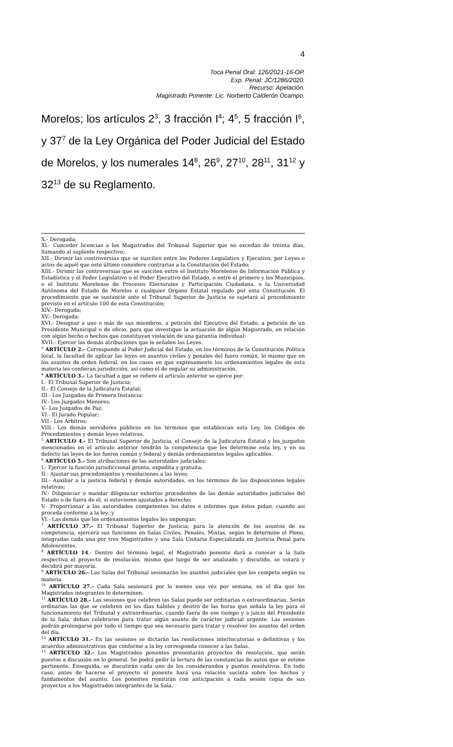4
Toca Penal Oral: 126/2021-16-OP.
Exp. Penal: JC/1286/2020.
Recurso: Apelación.
Magistrado Ponente: Lic. Norberto Calderón Ocampo.
Morelos; los artículos 2<sup>3</sup>, 3 fracción I<sup>4</sup>; 4<sup>5</sup>, 5 fracción I<sup>6</sup>, y 37<sup>7</sup> de la Ley Orgánica del Poder Judicial del Estado de Morelos, y los numerales 14<sup>8</sup>, 26<sup>9</sup>, 27<sup>10</sup>, 28<sup>11</sup>, 31<sup>12</sup> y 32<sup>13</sup> de su Reglamento.
X.- Derogada;
XI.- Conceder licencias a los Magistrados del Tribunal Superior que no excedan de treinta días, llamando al suplente respectivo;
XII.- Dirimir las controversias que se susciten entre los Poderes Legislativo y Ejecutivo, por Leyes o actos de aquél que este último considere contrarias a la Constitución del Estado;
XIII.- Dirimir las controversias que se susciten entre el Instituto Morelense de Información Pública y Estadística y el Poder Legislativo o el Poder Ejecutivo del Estado, o entre el primero y los Municipios, o el Instituto Morelense de Procesos Electorales y Participación Ciudadana, o la Universidad Autónoma del Estado de Morelos o cualquier Órgano Estatal regulado por esta Constitución. El procedimiento que se sustancie ante el Tribunal Superior de Justicia se sujetará al procedimiento previsto en el artículo 100 de esta Constitución;
XIV.- Derogada;
XV.- Derogada;
XVI.- Designar a uno o más de sus miembros, a petición del Ejecutivo del Estado, a petición de un Presidente Municipal o de oficio, para que investigue la actuación de algún Magistrado, en relación con algún hecho o hechos que constituyan violación de una garantía individual;
XVII.- Ejercer las demás atribuciones que le señalen las Leyes.
<sup>3</sup> ARTÍCULO 2.- Corresponde al Poder Judicial del Estado, en los términos de la Constitución Política local, la facultad de aplicar las leyes en asuntos civiles y penales del fuero común, lo mismo que en los asuntos de orden federal, en los casos en que expresamente los ordenamientos legales de esta materia les confieran jurisdicción, así como el de regular su administración.
<sup>4</sup> ARTÍCULO 3.- La facultad a que se refiere el artículo anterior se ejerce por:
I.- El Tribunal Superior de Justicia;
II.- El Consejo de la Judicatura Estatal;
III.- Los Juzgados de Primera Instancia;
IV.- Los Juzgados Menores;
V.- Los Juzgados de Paz;
VI.- El Jurado Popular;
VII.- Los Arbitros;
VIII.- Los demás servidores públicos en los términos que establezcan esta Ley, los Códigos de Procedimientos y demás leyes relativas.
<sup>5</sup> ARTÍCULO 4.- El Tribunal Superior de Justicia, el Consejo de la Judicatura Estatal y los juzgados mencionados en el artículo anterior tendrán la competencia que les determine esta ley, y en su defecto las leyes de los fueros común y federal y demás ordenamientos legales aplicables.
<sup>6</sup> ARTÍCULO 5.- Son atribuciones de las autoridades judiciales:
I.- Ejercer la función jurisdiccional pronta, expedita y gratuita;
II.- Ajustar sus procedimientos y resoluciones a las leyes;
III.- Auxiliar a la justicia federal y demás autoridades, en los términos de las disposiciones legales relativas;
IV.- Diligenciar o mandar diligenciar exhortos procedentes de las demás autoridades judiciales del Estado o de fuera de él, si estuvieren ajustados a derecho;
V.- Proporcionar a las autoridades competentes los datos e informes que éstos pidan, cuando así proceda conforme a la ley; y
VI.- Las demás que los ordenamientos legales les impongan;
<sup>7</sup> ARTÍCULO 37.- El Tribunal Superior de Justicia, para la atención de los asuntos de su competencia, ejercerá sus funciones en Salas Civiles, Penales, Mixtas, según lo determine el Pleno, integradas cada una por tres Magistrados y una Sala Unitaria Especializada en Justicia Penal para Adolescentes.
<sup>8</sup> ARTÍCULO 14.- Dentro del término legal, el Magistrado ponente dará a conocer a la Sala respectiva el proyecto de resolución, mismo que luego de ser analizado y discutido, se votará y decidirá por mayoría.
<sup>9</sup> ARTÍCULO 26.- Las Salas del Tribunal sesionarán los asuntos judiciales que les competa según su materia.
<sup>10</sup> ARTÍCULO 27.- Cada Sala sesionará por lo menos una vez por semana, en el día que los Magistrados integrantes lo determinen.
<sup>11</sup> ARTÍCULO 28.- Las sesiones que celebren las Salas puede ser ordinarias o extraordinarias. Serán ordinarias las que se celebren en los días hábiles y dentro de las horas que señala la ley para el funcionamiento del Tribunal y extraordinarias, cuando fuera de ese tiempo y a juicio del Presidente de la Sala, deban celebrarse para tratar algún asunto de carácter judicial urgente. Las sesiones podrán prolongarse por todo el tiempo que sea necesario para tratar y resolver los asuntos del orden del día.
<sup>12</sup> ARTÍCULO 31.- En las sesiones se dictarán las resoluciones interlocutorias o definitivas y los acuerdos administrativos que conforme a la ley corresponda conocer a las Salas.
<sup>13</sup> ARTÍCULO 32.- Los Magistrados ponentes presentarán proyectos de resolución, que serán puestos a discusión en lo general. Se podrá pedir la lectura de las constancias de autos que se estime pertinente. Enseguida, se discutirán cada uno de los considerandos y puntos resolutivos. En todo caso, antes de hacerse el proyecto el ponente hará una relación sucinta sobre los hechos y fundamentos del asunto. Los ponentes remitirán con anticipación a cada sesión copia de sus proyectos a los Magistrados integrantes de la Sala.